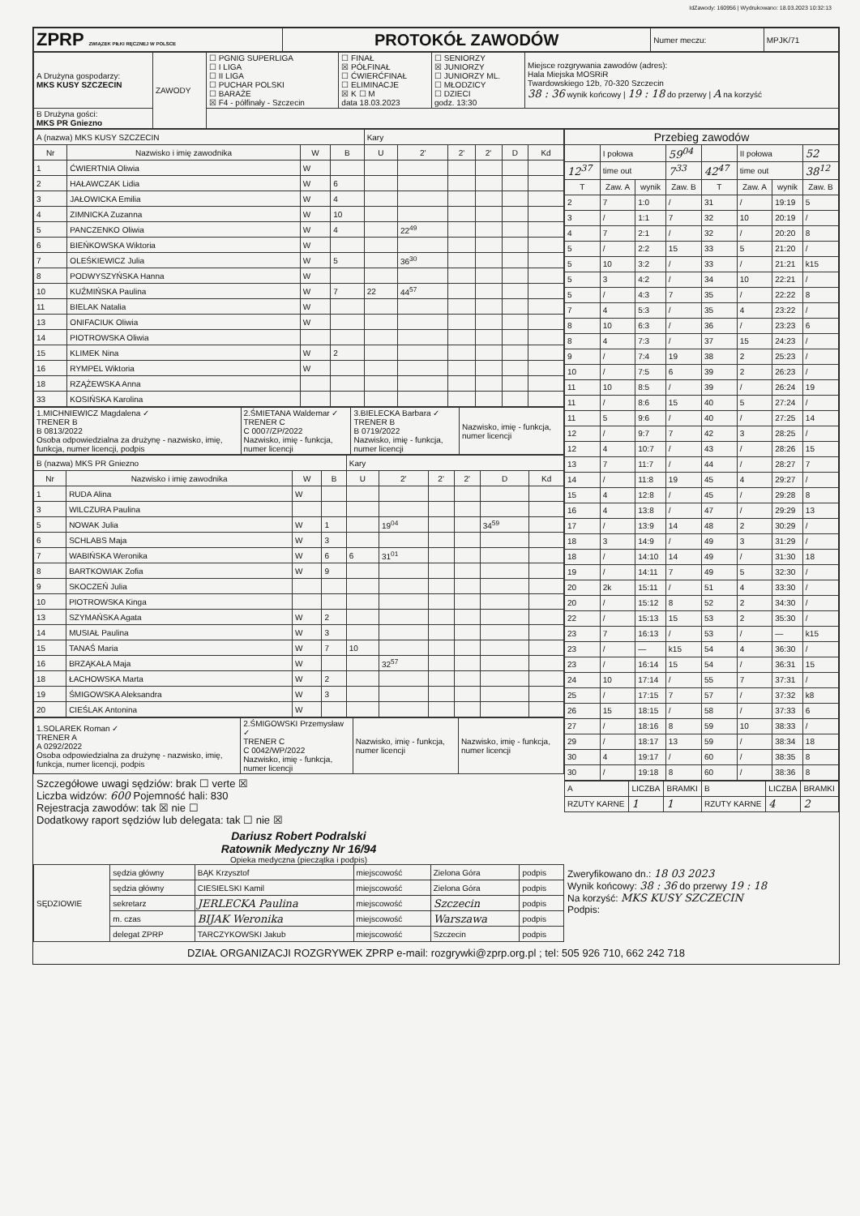IdZawody: 160956 | Wydrukowano: 18.03.2023 10:32:13
| ZPRP ZWIĄZEK PIŁKI RĘCZNEJ W POLSCE | PROTOKÓŁ ZAWODÓW | Numer meczu: | MPJK/71 |
| A Drużyna gospodarzy: MKS KUSY SZCZECIN | ZAWODY | ☐ PGNIG SUPERLIGA ☐ I LIGA ☐ II LIGA ☐ PUCHAR POLSKI ☐ BARAŻE ☒ F4 - półfinały - Szczecin | ☐ FINAŁ ☒ PÓŁFINAŁ ☐ ĆWIERĆFINAŁ ☐ ELIMINACJE ☒ K ☐ M data 18.03.2023 | ☐ SENIORZY ☒ JUNIORZY ☐ JUNIORZY ML. ☐ MŁODZICY ☐ DZIECI godz. 13:30 | Miejsce rozgrywania zawodów (adres): Hala Miejska MOSRiR Twardowskiego 12b, 70-320 Szczecin 38 : 36 wynik końcowy / 19 : 18 do przerwy / A na korzyść |
| B Drużyna gości: MKS PR Gniezno | | | | | |
| A (nazwa) MKS KUSY SZCZECIN | | | | Kary | | | | | |
| Nr | Nazwisko i imię zawodnika | W | B | U | 2' | 2' | 2' | D | Kd |
| 1 | ĆWIERTNIA Oliwia | W | | | | | | | |
| 2 | HAŁAWCZAK Lidia | W | 6 | | | | | | |
| 3 | JAŁOWICKA Emilia | W | 4 | | | | | | |
| 4 | ZIMNICKA Zuzanna | W | 10 | | | | | | |
| 5 | PANCZENKO Oliwia | W | 4 | | 22<sup>49</sup> | | | | |
| 6 | BIEŃKOWSKA Wiktoria | W | | | | | | | |
| 7 | OLEŚKIEWICZ Julia | W | 5 | | 36<sup>30</sup> | | | | |
| 8 | PODWYSZYŃSKA Hanna | W | | | | | | | |
| 10 | KUŹMIŃSKA Paulina | W | 7 | 22 | 44<sup>57</sup> | | | | |
| 11 | BIELAK Natalia | W | | | | | | | |
| 13 | ONIFACIUK Oliwia | W | | | | | | | |
| 14 | PIOTROWSKA Oliwia | | | | | | | | |
| 15 | KLIMEK Nina | W | 2 | | | | | | |
| 16 | RYMPEL Wiktoria | W | | | | | | | |
| 18 | RZĄŻEWSKA Anna | | | | | | | | |
| 33 | KOSIŃSKA Karolina | | | | | | | | |
| 1.MICHNIEWICZ Magdalena ✓ TRENER B B 0813/2022 Osoba odpowiedzialna za drużynę - nazwisko, imię, funkcja, numer licencji, podpis | 2.ŚMIETANA Waldemar ✓ TRENER C C 0007/ZP/2022 Nazwisko, imię - funkcja, numer licencji | 3.BIELECKA Barbara ✓ TRENER B B 0719/2022 Nazwisko, imię - funkcja, numer licencji | Nazwisko, imię - funkcja, numer licencji |
| B (nazwa) MKS PR Gniezno | | | | Kary | | | | | |
| Nr | Nazwisko i imię zawodnika | W | B | U | 2' | 2' | 2' | D | Kd |
| 1 | RUDA Alina | W | | | | | | | |
| 3 | WILCZURA Paulina | | | | | | | | |
| 5 | NOWAK Julia | W | 1 | | 19<sup>04</sup> | | | 34<sup>59</sup> | |
| 6 | SCHLABS Maja | W | 3 | | | | | | |
| 7 | WABIŃSKA Weronika | W | 6 | 6 | 31<sup>01</sup> | | | | |
| 8 | BARTKOWIAK Zofia | W | 9 | | | | | | |
| 9 | SKOCZEŃ Julia | | | | | | | | |
| 10 | PIOTROWSKA Kinga | | | | | | | | |
| 13 | SZYMAŃSKA Agata | W | 2 | | | | | | |
| 14 | MUSIAŁ Paulina | W | 3 | | | | | | |
| 15 | TANAŚ Maria | W | 7 | 10 | | | | | |
| 16 | BRZĄKAŁA Maja | W | | | 32<sup>57</sup> | | | | |
| 18 | ŁACHOWSKA Marta | W | 2 | | | | | | |
| 19 | ŚMIGOWSKA Aleksandra | W | 3 | | | | | | |
| 20 | CIEŚLAK Antonina | W | | | | | | | |
| 1.SOLAREK Roman ✓ TRENER A A 0292/2022 Osoba odpowiedzialna za drużynę - nazwisko, imię, funkcja, numer licencji, podpis | 2.ŚMIGOWSKI Przemysław ✓ TRENER C C 0042/WP/2022 Nazwisko, imię - funkcja, numer licencji | Nazwisko, imię - funkcja, numer licencji | Nazwisko, imię - funkcja, numer licencji |
Szczegółowe uwagi sędziów: brak ☐ verte ☒
Liczba widzów: 600 Pojemność hali: 830
Rejestracja zawodów: tak ☒ nie ☐
Dodatkowy raport sędziów lub delegata: tak ☐ nie ☒
Dariusz Robert Podralski
Ratownik Medyczny Nr 16/94
Opieka medyczna (pieczątka i podpis)
| Przebieg zawodów | | | | | | | |
| | I połowa | | 59<sup>04</sup> | | II połowa | | 52 |
| 12<sup>37</sup> | time out | | 7<sup>33</sup> | 42<sup>47</sup> | time out | | 38<sup>12</sup> |
| T | Zaw. A | wynik | Zaw. B | T | Zaw. A | wynik | Zaw. B |
| 2 | 7 | 1:0 | / | 31 | / | 19:19 | 5 |
| 3 | / | 1:1 | 7 | 32 | 10 | 20:19 | / |
| 4 | 7 | 2:1 | / | 32 | / | 20:20 | 8 |
| 5 | / | 2:2 | 15 | 33 | 5 | 21:20 | / |
| 5 | 10 | 3:2 | / | 33 | / | 21:21 | k15 |
| 5 | 3 | 4:2 | / | 34 | 10 | 22:21 | / |
| 5 | / | 4:3 | 7 | 35 | / | 22:22 | 8 |
| 7 | 4 | 5:3 | / | 35 | 4 | 23:22 | / |
| 8 | 10 | 6:3 | / | 36 | / | 23:23 | 6 |
| 8 | 4 | 7:3 | / | 37 | 15 | 24:23 | / |
| 9 | / | 7:4 | 19 | 38 | 2 | 25:23 | / |
| 10 | / | 7:5 | 6 | 39 | 2 | 26:23 | / |
| 11 | 10 | 8:5 | / | 39 | / | 26:24 | 19 |
| 11 | / | 8:6 | 15 | 40 | 5 | 27:24 | / |
| 11 | 5 | 9:6 | / | 40 | / | 27:25 | 14 |
| 12 | / | 9:7 | 7 | 42 | 3 | 28:25 | / |
| 12 | 4 | 10:7 | / | 43 | / | 28:26 | 15 |
| 13 | 7 | 11:7 | / | 44 | / | 28:27 | 7 |
| 14 | / | 11:8 | 19 | 45 | 4 | 29:27 | / |
| 15 | 4 | 12:8 | / | 45 | / | 29:28 | 8 |
| 16 | 4 | 13:8 | / | 47 | / | 29:29 | 13 |
| 17 | / | 13:9 | 14 | 48 | 2 | 30:29 | / |
| 18 | 3 | 14:9 | / | 49 | 3 | 31:29 | / |
| 18 | / | 14:10 | 14 | 49 | / | 31:30 | 18 |
| 19 | / | 14:11 | 7 | 49 | 5 | 32:30 | / |
| 20 | 2k | 15:11 | / | 51 | 4 | 33:30 | / |
| 20 | / | 15:12 | 8 | 52 | 2 | 34:30 | / |
| 22 | / | 15:13 | 15 | 53 | 2 | 35:30 | / |
| 23 | 7 | 16:13 | / | 53 | / | — | k15 |
| 23 | / | — | k15 | 54 | 4 | 36:30 | / |
| 23 | / | 16:14 | 15 | 54 | / | 36:31 | 15 |
| 24 | 10 | 17:14 | / | 55 | 7 | 37:31 | / |
| 25 | / | 17:15 | 7 | 57 | / | 37:32 | k8 |
| 26 | 15 | 18:15 | / | 58 | / | 37:33 | 6 |
| 27 | / | 18:16 | 8 | 59 | 10 | 38:33 | / |
| 29 | / | 18:17 | 13 | 59 | / | 38:34 | 18 |
| 30 | 4 | 19:17 | / | 60 | / | 38:35 | 8 |
| 30 | / | 19:18 | 8 | 60 | / | 38:36 | 8 |
| A | LICZBA | BRAMKI | B | LICZBA | BRAMKI |
| RZUTY KARNE | 1 | 1 | RZUTY KARNE | 4 | 2 |
| SĘDZIOWIE | sędzia główny | BĄK Krzysztof | miejscowość | Zielona Góra | podpis |
| | sędzia główny | CIESIELSKI Kamil | miejscowość | Zielona Góra | podpis |
| | sekretarz | JERLECKA Paulina | miejscowość | Szczecin | podpis |
| | m. czas | BIJAK Weronika | miejscowość | Warszawa | podpis |
| | delegat ZPRP | TARCZYKOWSKI Jakub | miejscowość | Szczecin | podpis |
Zweryfikowano dn.: 18 03 2023
Wynik końcowy: 38 : 36 do przerwy 19 : 18
Na korzyść: MKS KUSY SZCZECIN
Podpis:
DZIAŁ ORGANIZACJI ROZGRYWEK ZPRP e-mail: rozgrywki@zprp.org.pl ; tel: 505 926 710, 662 242 718